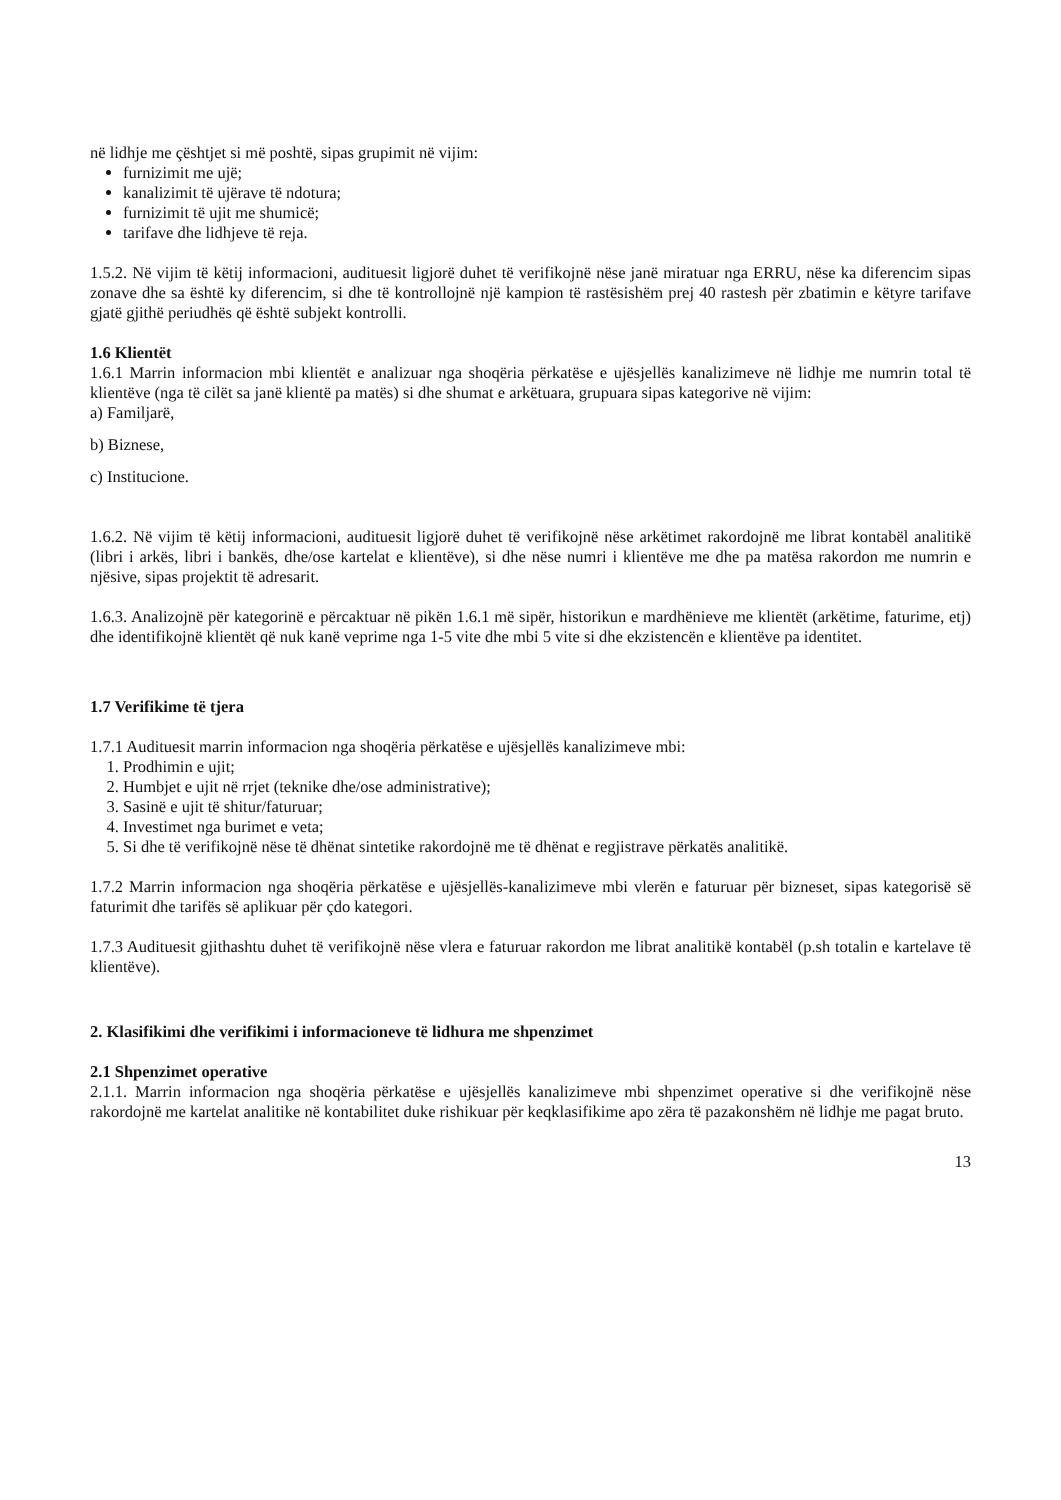në lidhje me çështjet si më poshtë, sipas grupimit në vijim:
furnizimit me ujë;
kanalizimit të ujërave të ndotura;
furnizimit të ujit me shumicë;
tarifave dhe lidhjeve të reja.
1.5.2. Në vijim të këtij informacioni, audituesit ligjorë duhet të verifikojnë nëse janë miratuar nga ERRU, nëse ka diferencim sipas zonave dhe sa është ky diferencim, si dhe të kontrollojnë një kampion të rastësishëm prej 40 rastesh për zbatimin e këtyre tarifave gjatë gjithë periudhës që është subjekt kontrolli.
1.6 Klientët
1.6.1 Marrin informacion mbi klientët e analizuar nga shoqëria përkatëse e ujësjellës kanalizimeve në lidhje me numrin total të klientëve (nga të cilët sa janë klientë pa matës) si dhe shumat e arkëtuara, grupuara sipas kategorive në vijim:
a) Familjarë,
b) Biznese,
c) Institucione.
1.6.2. Në vijim të këtij informacioni, audituesit ligjorë duhet të verifikojnë nëse arkëtimet rakordojnë me librat kontabël analitikë (libri i arkës, libri i bankës, dhe/ose kartelat e klientëve), si dhe nëse numri i klientëve me dhe pa matësa rakordon me numrin e njësive, sipas projektit të adresarit.
1.6.3. Analizojnë për kategorinë e përcaktuar në pikën 1.6.1 më sipër, historikun e mardhënieve me klientët (arkëtime, faturime, etj) dhe identifikojnë klientët që nuk kanë veprime nga 1-5 vite dhe mbi 5 vite si dhe ekzistencën e klientëve pa identitet.
1.7 Verifikime të tjera
1.7.1 Audituesit marrin informacion nga shoqëria përkatëse e ujësjellës kanalizimeve mbi:
1. Prodhimin e ujit;
2. Humbjet e ujit në rrjet (teknike dhe/ose administrative);
3. Sasinë e ujit të shitur/faturuar;
4. Investimet nga burimet e veta;
5. Si dhe të verifikojnë nëse të dhënat sintetike rakordojnë me të dhënat e regjistrave përkatës analitikë.
1.7.2 Marrin informacion nga shoqëria përkatëse e ujësjellës-kanalizimeve mbi vlerën e faturuar për bizneset, sipas kategorisë së faturimit dhe tarifës së aplikuar për çdo kategori.
1.7.3 Audituesit gjithashtu duhet të verifikojnë nëse vlera e faturuar rakordon me librat analitikë kontabël (p.sh totalin e kartelave të klientëve).
2. Klasifikimi dhe verifikimi i informacioneve të lidhura me shpenzimet
2.1 Shpenzimet operative
2.1.1. Marrin informacion nga shoqëria përkatëse e ujësjellës kanalizimeve mbi shpenzimet operative si dhe verifikojnë nëse rakordojnë me kartelat analitike në kontabilitet duke rishikuar për keqklasifikime apo zëra të pazakonshëm në lidhje me pagat bruto.
13